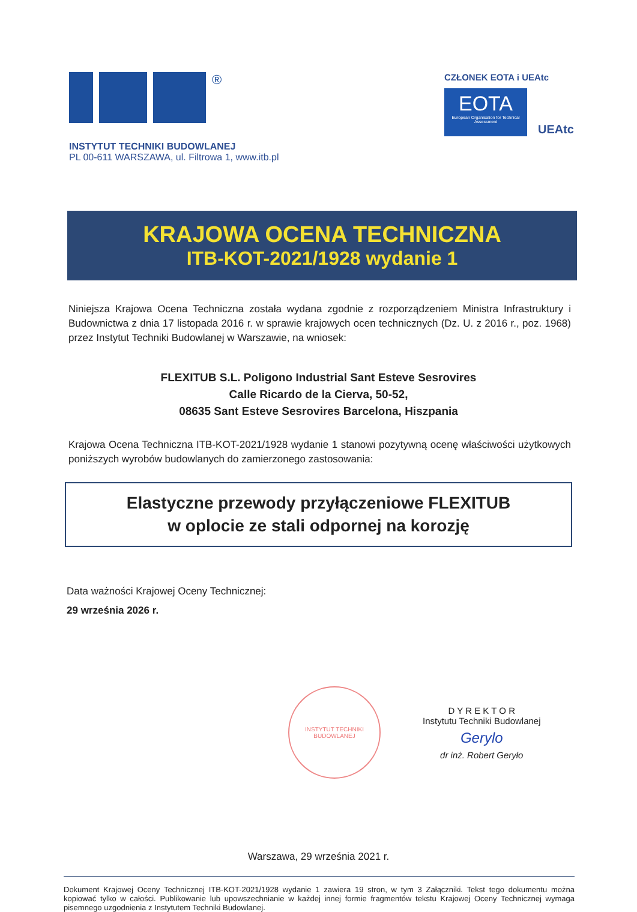®
INSTYTUT TECHNIKI BUDOWLANEJ
PL 00-611 WARSZAWA, ul. Filtrowa 1, www.itb.pl
CZŁONEK EOTA i UEAtc
EOTA
European Organisation for Technical Assessment
UEAtc
KRAJOWA OCENA TECHNICZNA
ITB-KOT-2021/1928 wydanie 1
Niniejsza Krajowa Ocena Techniczna została wydana zgodnie z rozporządzeniem Ministra Infrastruktury i Budownictwa z dnia 17 listopada 2016 r. w sprawie krajowych ocen technicznych (Dz. U. z 2016 r., poz. 1968) przez Instytut Techniki Budowlanej w Warszawie, na wniosek:
FLEXITUB S.L. Poligono Industrial Sant Esteve Sesrovires
Calle Ricardo de la Cierva, 50-52,
08635 Sant Esteve Sesrovires Barcelona, Hiszpania
Krajowa Ocena Techniczna ITB-KOT-2021/1928 wydanie 1 stanowi pozytywną ocenę właściwości użytkowych poniższych wyrobów budowlanych do zamierzonego zastosowania:
Elastyczne przewody przyłączeniowe FLEXITUB
w oplocie ze stali odpornej na korozję
Data ważności Krajowej Oceny Technicznej:
29 września 2026 r.
INSTYTUT TECHNIKI BUDOWLANEJ
D Y R E K T O R
Instytutu Techniki Budowlanej
Gerylo
dr inż. Robert Geryło
Warszawa, 29 września 2021 r.
Dokument Krajowej Oceny Technicznej ITB-KOT-2021/1928 wydanie 1 zawiera 19 stron, w tym 3 Załączniki. Tekst tego dokumentu można kopiować tylko w całości. Publikowanie lub upowszechnianie w każdej innej formie fragmentów tekstu Krajowej Oceny Technicznej wymaga pisemnego uzgodnienia z Instytutem Techniki Budowlanej.